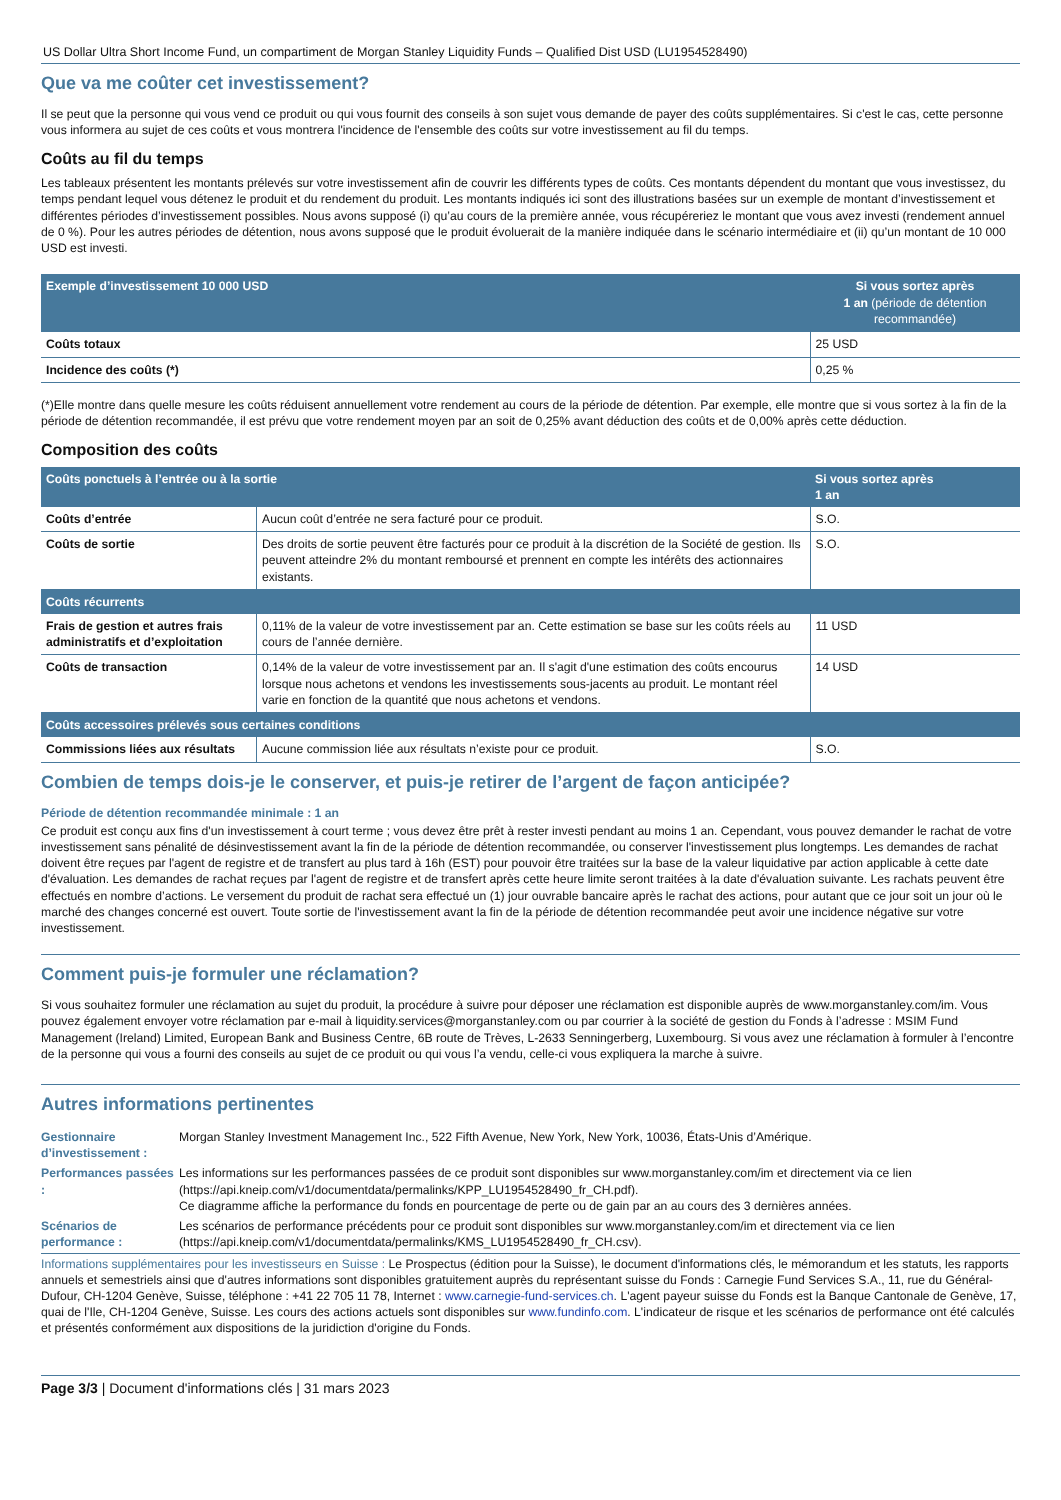US Dollar Ultra Short Income Fund, un compartiment de Morgan Stanley Liquidity Funds – Qualified Dist USD (LU1954528490)
Que va me coûter cet investissement?
Il se peut que la personne qui vous vend ce produit ou qui vous fournit des conseils à son sujet vous demande de payer des coûts supplémentaires. Si c'est le cas, cette personne vous informera au sujet de ces coûts et vous montrera l'incidence de l'ensemble des coûts sur votre investissement au fil du temps.
Coûts au fil du temps
Les tableaux présentent les montants prélevés sur votre investissement afin de couvrir les différents types de coûts. Ces montants dépendent du montant que vous investissez, du temps pendant lequel vous détenez le produit et du rendement du produit. Les montants indiqués ici sont des illustrations basées sur un exemple de montant d’investissement et différentes périodes d’investissement possibles. Nous avons supposé (i) qu’au cours de la première année, vous récupéreriez le montant que vous avez investi (rendement annuel de 0 %). Pour les autres périodes de détention, nous avons supposé que le produit évoluerait de la manière indiquée dans le scénario intermédiaire et (ii) qu’un montant de 10 000 USD est investi.
| Exemple d’investissement 10 000 USD | Si vous sortez après 1 an (période de détention recommandée) |
| --- | --- |
| Coûts totaux | 25 USD |
| Incidence des coûts (*) | 0,25 % |
(*)Elle montre dans quelle mesure les coûts réduisent annuellement votre rendement au cours de la période de détention. Par exemple, elle montre que si vous sortez à la fin de la période de détention recommandée, il est prévu que votre rendement moyen par an soit de 0,25% avant déduction des coûts et de 0,00% après cette déduction.
Composition des coûts
| Coûts ponctuels à l’entrée ou à la sortie | | Si vous sortez après 1 an |
| --- | --- | --- |
| Coûts d’entrée | Aucun coût d’entrée ne sera facturé pour ce produit. | S.O. |
| Coûts de sortie | Des droits de sortie peuvent être facturés pour ce produit à la discrétion de la Société de gestion. Ils peuvent atteindre 2% du montant remboursé et prennent en compte les intérêts des actionnaires existants. | S.O. |
| Coûts récurrents | | |
| Frais de gestion et autres frais administratifs et d’exploitation | 0,11% de la valeur de votre investissement par an. Cette estimation se base sur les coûts réels au cours de l’année dernière. | 11 USD |
| Coûts de transaction | 0,14% de la valeur de votre investissement par an. Il s'agit d'une estimation des coûts encourus lorsque nous achetons et vendons les investissements sous-jacents au produit. Le montant réel varie en fonction de la quantité que nous achetons et vendons. | 14 USD |
| Coûts accessoires prélevés sous certaines conditions | | |
| Commissions liées aux résultats | Aucune commission liée aux résultats n’existe pour ce produit. | S.O. |
Combien de temps dois-je le conserver, et puis-je retirer de l’argent de façon anticipée?
Période de détention recommandée minimale : 1 an
Ce produit est conçu aux fins d'un investissement à court terme ; vous devez être prêt à rester investi pendant au moins 1 an. Cependant, vous pouvez demander le rachat de votre investissement sans pénalité de désinvestissement avant la fin de la période de détention recommandée, ou conserver l'investissement plus longtemps. Les demandes de rachat doivent être reçues par l'agent de registre et de transfert au plus tard à 16h (EST) pour pouvoir être traitées sur la base de la valeur liquidative par action applicable à cette date d'évaluation. Les demandes de rachat reçues par l'agent de registre et de transfert après cette heure limite seront traitées à la date d'évaluation suivante. Les rachats peuvent être effectués en nombre d’actions. Le versement du produit de rachat sera effectué un (1) jour ouvrable bancaire après le rachat des actions, pour autant que ce jour soit un jour où le marché des changes concerné est ouvert. Toute sortie de l'investissement avant la fin de la période de détention recommandée peut avoir une incidence négative sur votre investissement.
Comment puis-je formuler une réclamation?
Si vous souhaitez formuler une réclamation au sujet du produit, la procédure à suivre pour déposer une réclamation est disponible auprès de www.morganstanley.com/im. Vous pouvez également envoyer votre réclamation par e-mail à liquidity.services@morganstanley.com ou par courrier à la société de gestion du Fonds à l’adresse : MSIM Fund Management (Ireland) Limited, European Bank and Business Centre, 6B route de Trèves, L-2633 Senningerberg, Luxembourg. Si vous avez une réclamation à formuler à l’encontre de la personne qui vous a fourni des conseils au sujet de ce produit ou qui vous l’a vendu, celle-ci vous expliquera la marche à suivre.
Autres informations pertinentes
| Gestionnaire d’investissement : | Morgan Stanley Investment Management Inc., 522 Fifth Avenue, New York, New York, 10036, États-Unis d’Amérique. |
| Performances passées : | Les informations sur les performances passées de ce produit sont disponibles sur www.morganstanley.com/im et directement via ce lien (https://api.kneip.com/v1/documentdata/permalinks/KPP_LU1954528490_fr_CH.pdf). Ce diagramme affiche la performance du fonds en pourcentage de perte ou de gain par an au cours des 3 dernières années. |
| Scénarios de performance : | Les scénarios de performance précédents pour ce produit sont disponibles sur www.morganstanley.com/im et directement via ce lien (https://api.kneip.com/v1/documentdata/permalinks/KMS_LU1954528490_fr_CH.csv). |
Informations supplémentaires pour les investisseurs en Suisse : Le Prospectus (édition pour la Suisse), le document d'informations clés, le mémorandum et les statuts, les rapports annuels et semestriels ainsi que d'autres informations sont disponibles gratuitement auprès du représentant suisse du Fonds : Carnegie Fund Services S.A., 11, rue du Général-Dufour, CH-1204 Genève, Suisse, téléphone : +41 22 705 11 78, Internet : www.carnegie-fund-services.ch. L'agent payeur suisse du Fonds est la Banque Cantonale de Genève, 17, quai de l'Ile, CH-1204 Genève, Suisse. Les cours des actions actuels sont disponibles sur www.fundinfo.com. L'indicateur de risque et les scénarios de performance ont été calculés et présentés conformément aux dispositions de la juridiction d'origine du Fonds.
Page 3/3 | Document d'informations clés | 31 mars 2023